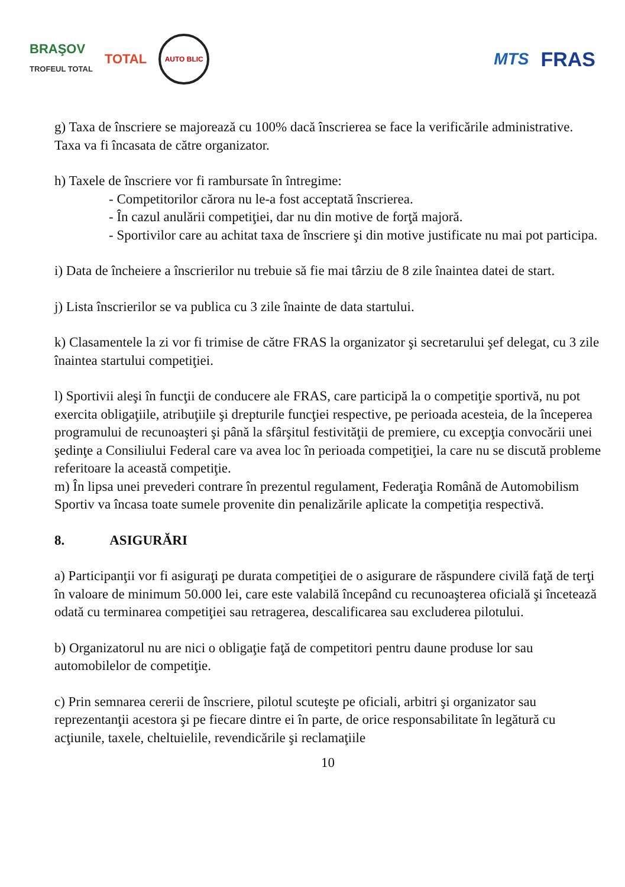BRAŞOV
TROFEUL TOTAL TOTAL
AUTO BLIC
MTS FRAS
g) Taxa de înscriere se majorează cu 100% dacă înscrierea se face la verificările administrative. Taxa va fi încasata de către organizator.
h) Taxele de înscriere vor fi rambursate în întregime:
- Competitorilor cărora nu le-a fost acceptată înscrierea.
- În cazul anulării competiţiei, dar nu din motive de forţă majoră.
- Sportivilor care au achitat taxa de înscriere şi din motive justificate nu mai pot participa.
i) Data de încheiere a înscrierilor nu trebuie să fie mai târziu de 8 zile înaintea datei de start.
j) Lista înscrierilor se va publica cu 3 zile înainte de data startului.
k) Clasamentele la zi vor fi trimise de către FRAS la organizator şi secretarului şef delegat, cu 3 zile înaintea startului competiţiei.
l) Sportivii aleşi în funcţii de conducere ale FRAS, care participă la o competiţie sportivă, nu pot exercita obligaţiile, atribuţiile şi drepturile funcţiei respective, pe perioada acesteia, de la începerea programului de recunoaşteri şi până la sfârşitul festivităţii de premiere, cu excepţia convocării unei şedinţe a Consiliului Federal care va avea loc în perioada competiţiei, la care nu se discută probleme referitoare la această competiţie.
m) În lipsa unei prevederi contrare în prezentul regulament, Federaţia Română de Automobilism Sportiv va încasa toate sumele provenite din penalizările aplicate la competiţia respectivă.
8. ASIGURĂRI
a) Participanţii vor fi asiguraţi pe durata competiţiei de o asigurare de răspundere civilă faţă de terţi în valoare de minimum 50.000 lei, care este valabilă începând cu recunoaşterea oficială şi încetează odată cu terminarea competiţiei sau retragerea, descalificarea sau excluderea pilotului.
b) Organizatorul nu are nici o obligaţie faţă de competitori pentru daune produse lor sau automobilelor de competiţie.
c) Prin semnarea cererii de înscriere, pilotul scuteşte pe oficiali, arbitri şi organizator sau reprezentanţii acestora şi pe fiecare dintre ei în parte, de orice responsabilitate în legătură cu acţiunile, taxele, cheltuielile, revendicările şi reclamaţiile
10